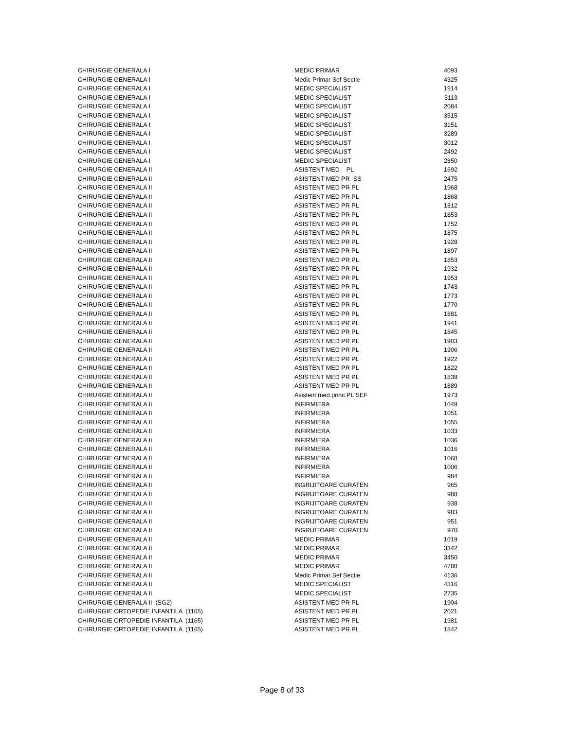| CHIRURGIE GENERALA I | MEDIC PRIMAR | 4093 |
| CHIRURGIE GENERALA I | Medic Primar Sef Sectie | 4325 |
| CHIRURGIE GENERALA I | MEDIC SPECIALIST | 1914 |
| CHIRURGIE GENERALA I | MEDIC SPECIALIST | 3113 |
| CHIRURGIE GENERALA I | MEDIC SPECIALIST | 2084 |
| CHIRURGIE GENERALA I | MEDIC SPECIALIST | 3515 |
| CHIRURGIE GENERALA I | MEDIC SPECIALIST | 3151 |
| CHIRURGIE GENERALA I | MEDIC SPECIALIST | 3289 |
| CHIRURGIE GENERALA I | MEDIC SPECIALIST | 3012 |
| CHIRURGIE GENERALA I | MEDIC SPECIALIST | 2492 |
| CHIRURGIE GENERALA I | MEDIC SPECIALIST | 2850 |
| CHIRURGIE GENERALA II | ASISTENT MED PL | 1692 |
| CHIRURGIE GENERALA II | ASISTENT MED PR SS | 2475 |
| CHIRURGIE GENERALA II | ASISTENT MED PR PL | 1968 |
| CHIRURGIE GENERALA II | ASISTENT MED PR PL | 1868 |
| CHIRURGIE GENERALA II | ASISTENT MED PR PL | 1812 |
| CHIRURGIE GENERALA II | ASISTENT MED PR PL | 1853 |
| CHIRURGIE GENERALA II | ASISTENT MED PR PL | 1752 |
| CHIRURGIE GENERALA II | ASISTENT MED PR PL | 1875 |
| CHIRURGIE GENERALA II | ASISTENT MED PR PL | 1928 |
| CHIRURGIE GENERALA II | ASISTENT MED PR PL | 1897 |
| CHIRURGIE GENERALA II | ASISTENT MED PR PL | 1853 |
| CHIRURGIE GENERALA II | ASISTENT MED PR PL | 1932 |
| CHIRURGIE GENERALA II | ASISTENT MED PR PL | 1953 |
| CHIRURGIE GENERALA II | ASISTENT MED PR PL | 1743 |
| CHIRURGIE GENERALA II | ASISTENT MED PR PL | 1773 |
| CHIRURGIE GENERALA II | ASISTENT MED PR PL | 1770 |
| CHIRURGIE GENERALA II | ASISTENT MED PR PL | 1881 |
| CHIRURGIE GENERALA II | ASISTENT MED PR PL | 1941 |
| CHIRURGIE GENERALA II | ASISTENT MED PR PL | 1845 |
| CHIRURGIE GENERALA II | ASISTENT MED PR PL | 1903 |
| CHIRURGIE GENERALA II | ASISTENT MED PR PL | 1906 |
| CHIRURGIE GENERALA II | ASISTENT MED PR PL | 1922 |
| CHIRURGIE GENERALA II | ASISTENT MED PR PL | 1822 |
| CHIRURGIE GENERALA II | ASISTENT MED PR PL | 1839 |
| CHIRURGIE GENERALA II | ASISTENT MED PR PL | 1889 |
| CHIRURGIE GENERALA II | Asistent med.princ.PL SEF | 1973 |
| CHIRURGIE GENERALA II | INFIRMIERA | 1049 |
| CHIRURGIE GENERALA II | INFIRMIERA | 1051 |
| CHIRURGIE GENERALA II | INFIRMIERA | 1055 |
| CHIRURGIE GENERALA II | INFIRMIERA | 1033 |
| CHIRURGIE GENERALA II | INFIRMIERA | 1036 |
| CHIRURGIE GENERALA II | INFIRMIERA | 1016 |
| CHIRURGIE GENERALA II | INFIRMIERA | 1068 |
| CHIRURGIE GENERALA II | INFIRMIERA | 1006 |
| CHIRURGIE GENERALA II | INFIRMIERA | 984 |
| CHIRURGIE GENERALA II | INGRIJITOARE CURATEN | 965 |
| CHIRURGIE GENERALA II | INGRIJITOARE CURATEN | 988 |
| CHIRURGIE GENERALA II | INGRIJITOARE CURATEN | 938 |
| CHIRURGIE GENERALA II | INGRIJITOARE CURATEN | 983 |
| CHIRURGIE GENERALA II | INGRIJITOARE CURATEN | 951 |
| CHIRURGIE GENERALA II | INGRIJITOARE CURATEN | 970 |
| CHIRURGIE GENERALA II | MEDIC PRIMAR | 1019 |
| CHIRURGIE GENERALA II | MEDIC PRIMAR | 3342 |
| CHIRURGIE GENERALA II | MEDIC PRIMAR | 3450 |
| CHIRURGIE GENERALA II | MEDIC PRIMAR | 4788 |
| CHIRURGIE GENERALA II | Medic Primar Sef Sectie | 4136 |
| CHIRURGIE GENERALA II | MEDIC SPECIALIST | 4316 |
| CHIRURGIE GENERALA II | MEDIC SPECIALIST | 2735 |
| CHIRURGIE GENERALA II (SG2) | ASISTENT MED PR PL | 1904 |
| CHIRURGIE ORTOPEDIE INFANTILA (1165) | ASISTENT MED PR PL | 2021 |
| CHIRURGIE ORTOPEDIE INFANTILA (1165) | ASISTENT MED PR PL | 1981 |
| CHIRURGIE ORTOPEDIE INFANTILA (1165) | ASISTENT MED PR PL | 1842 |
Page 8 of 33